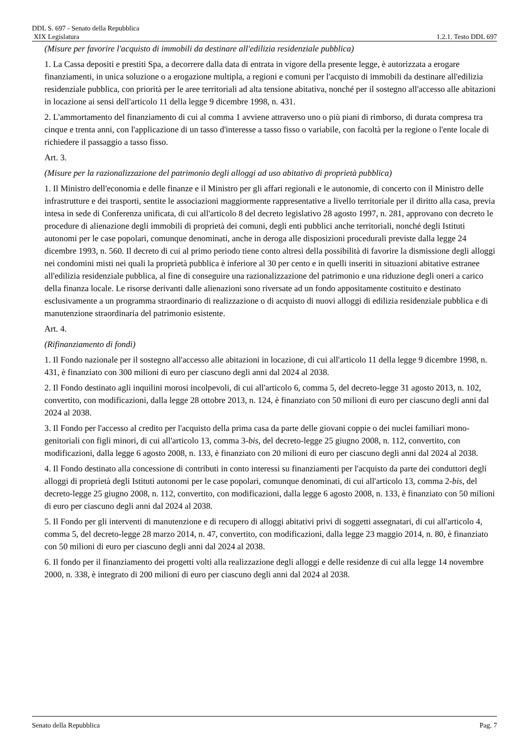DDL S. 697 - Senato della Repubblica
XIX Legislatura 1.2.1. Testo DDL 697
(Misure per favorire l'acquisto di immobili da destinare all'edilizia residenziale pubblica)
1. La Cassa depositi e prestiti Spa, a decorrere dalla data di entrata in vigore della presente legge, è autorizzata a erogare finanziamenti, in unica soluzione o a erogazione multipla, a regioni e comuni per l'acquisto di immobili da destinare all'edilizia residenziale pubblica, con priorità per le aree territoriali ad alta tensione abitativa, nonché per il sostegno all'accesso alle abitazioni in locazione ai sensi dell'articolo 11 della legge 9 dicembre 1998, n. 431.
2. L'ammortamento del finanziamento di cui al comma 1 avviene attraverso uno o più piani di rimborso, di durata compresa tra cinque e trenta anni, con l'applicazione di un tasso d'interesse a tasso fisso o variabile, con facoltà per la regione o l'ente locale di richiedere il passaggio a tasso fisso.
Art. 3.
(Misure per la razionalizzazione del patrimonio degli alloggi ad uso abitativo di proprietà pubblica)
1. Il Ministro dell'economia e delle finanze e il Ministro per gli affari regionali e le autonomie, di concerto con il Ministro delle infrastrutture e dei trasporti, sentite le associazioni maggiormente rappresentative a livello territoriale per il diritto alla casa, previa intesa in sede di Conferenza unificata, di cui all'articolo 8 del decreto legislativo 28 agosto 1997, n. 281, approvano con decreto le procedure di alienazione degli immobili di proprietà dei comuni, degli enti pubblici anche territoriali, nonché degli Istituti autonomi per le case popolari, comunque denominati, anche in deroga alle disposizioni procedurali previste dalla legge 24 dicembre 1993, n. 560. Il decreto di cui al primo periodo tiene conto altresì della possibilità di favorire la dismissione degli alloggi nei condomini misti nei quali la proprietà pubblica è inferiore al 30 per cento e in quelli inseriti in situazioni abitative estranee all'edilizia residenziale pubblica, al fine di conseguire una razionalizzazione del patrimonio e una riduzione degli oneri a carico della finanza locale. Le risorse derivanti dalle alienazioni sono riversate ad un fondo appositamente costituito e destinato esclusivamente a un programma straordinario di realizzazione o di acquisto di nuovi alloggi di edilizia residenziale pubblica e di manutenzione straordinaria del patrimonio esistente.
Art. 4.
(Rifinanziamento di fondi)
1. Il Fondo nazionale per il sostegno all'accesso alle abitazioni in locazione, di cui all'articolo 11 della legge 9 dicembre 1998, n. 431, è finanziato con 300 milioni di euro per ciascuno degli anni dal 2024 al 2038.
2. Il Fondo destinato agli inquilini morosi incolpevoli, di cui all'articolo 6, comma 5, del decreto-legge 31 agosto 2013, n. 102, convertito, con modificazioni, dalla legge 28 ottobre 2013, n. 124, è finanziato con 50 milioni di euro per ciascuno degli anni dal 2024 al 2038.
3. Il Fondo per l'accesso al credito per l'acquisto della prima casa da parte delle giovani coppie o dei nuclei familiari mono-genitoriali con figli minori, di cui all'articolo 13, comma 3-bis, del decreto-legge 25 giugno 2008, n. 112, convertito, con modificazioni, dalla legge 6 agosto 2008, n. 133, è finanziato con 20 milioni di euro per ciascuno degli anni dal 2024 al 2038.
4. Il Fondo destinato alla concessione di contributi in conto interessi su finanziamenti per l'acquisto da parte dei conduttori degli alloggi di proprietà degli Istituti autonomi per le case popolari, comunque denominati, di cui all'articolo 13, comma 2-bis, del decreto-legge 25 giugno 2008, n. 112, convertito, con modificazioni, dalla legge 6 agosto 2008, n. 133, è finanziato con 50 milioni di euro per ciascuno degli anni dal 2024 al 2038.
5. Il Fondo per gli interventi di manutenzione e di recupero di alloggi abitativi privi di soggetti assegnatari, di cui all'articolo 4, comma 5, del decreto-legge 28 marzo 2014, n. 47, convertito, con modificazioni, dalla legge 23 maggio 2014, n. 80, è finanziato con 50 milioni di euro per ciascuno degli anni dal 2024 al 2038.
6. Il fondo per il finanziamento dei progetti volti alla realizzazione degli alloggi e delle residenze di cui alla legge 14 novembre 2000, n. 338, è integrato di 200 milioni di euro per ciascuno degli anni dal 2024 al 2038.
Senato della Repubblica Pag. 7